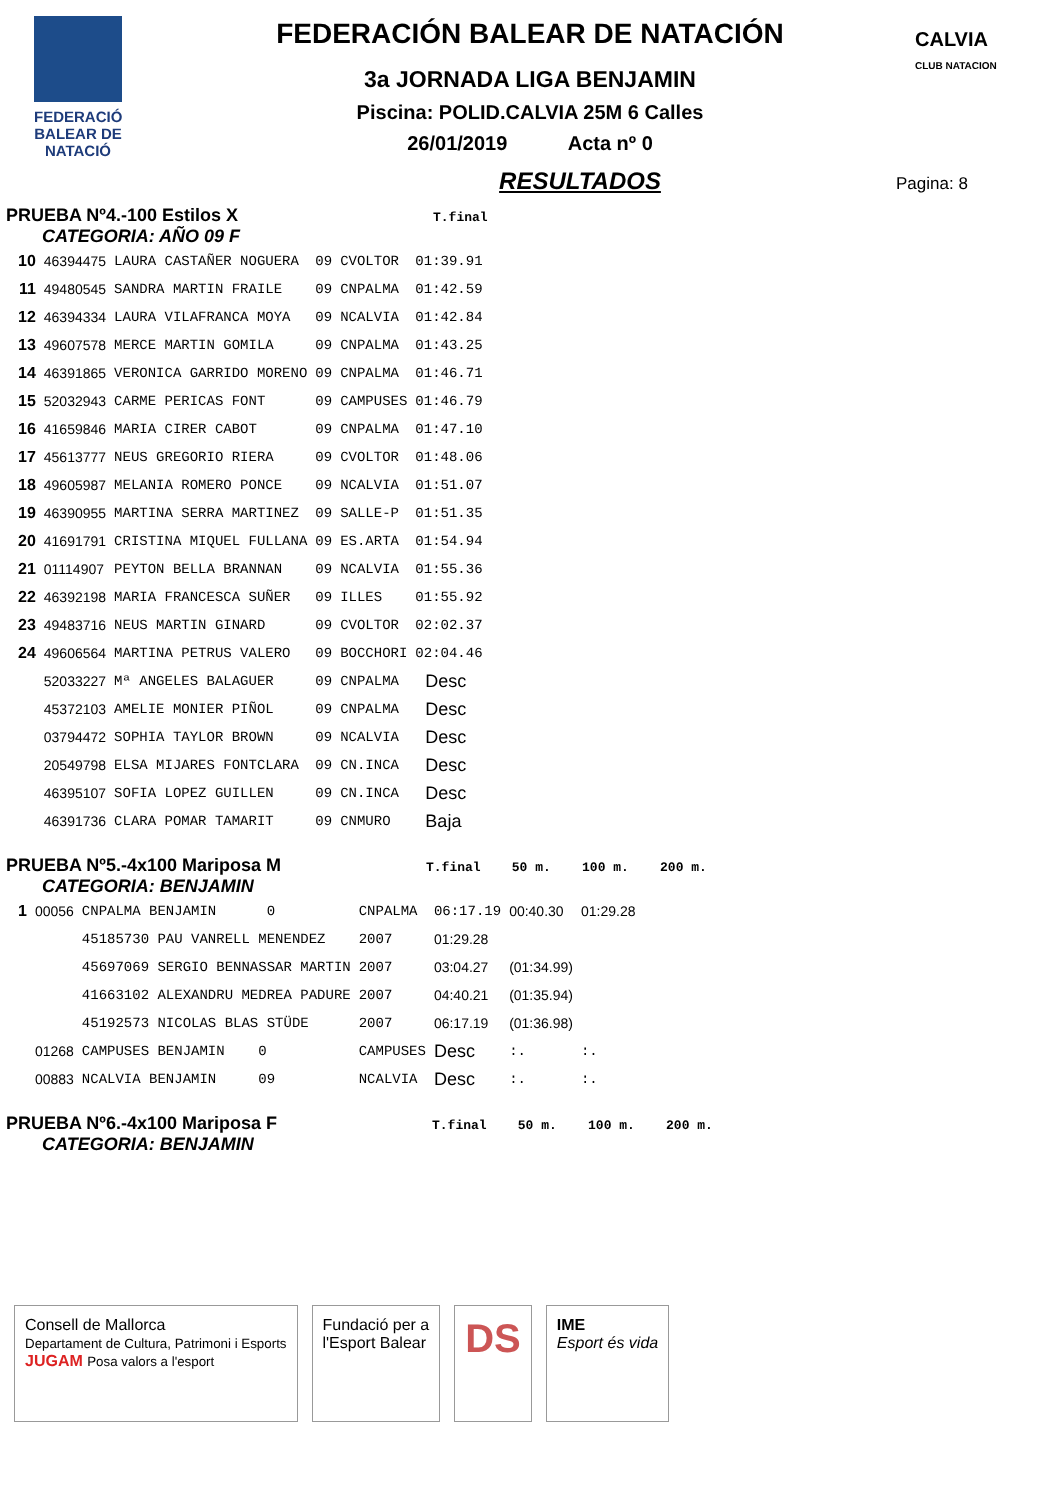FEDERACIÓ BALEAR DE NATACIÓ
CALVIA
CLUB NATACION
FEDERACIÓN BALEAR DE NATACIÓN
3a JORNADA LIGA BENJAMIN
Piscina: POLID.CALVIA 25M 6 Calles
26/01/2019 Acta nº 0
RESULTADOS
Pagina: 8
PRUEBA Nº4.-100 Estilos X T.final
CATEGORIA: AÑO 09 F
| 10 | 46394475 | LAURA CASTAÑER NOGUERA | 09 | CVOLTOR | 01:39.91 |
| 11 | 49480545 | SANDRA MARTIN FRAILE | 09 | CNPALMA | 01:42.59 |
| 12 | 46394334 | LAURA VILAFRANCA MOYA | 09 | NCALVIA | 01:42.84 |
| 13 | 49607578 | MERCE MARTIN GOMILA | 09 | CNPALMA | 01:43.25 |
| 14 | 46391865 | VERONICA GARRIDO MORENO | 09 | CNPALMA | 01:46.71 |
| 15 | 52032943 | CARME PERICAS FONT | 09 | CAMPUSES | 01:46.79 |
| 16 | 41659846 | MARIA CIRER CABOT | 09 | CNPALMA | 01:47.10 |
| 17 | 45613777 | NEUS GREGORIO RIERA | 09 | CVOLTOR | 01:48.06 |
| 18 | 49605987 | MELANIA ROMERO PONCE | 09 | NCALVIA | 01:51.07 |
| 19 | 46390955 | MARTINA SERRA MARTINEZ | 09 | SALLE-P | 01:51.35 |
| 20 | 41691791 | CRISTINA MIQUEL FULLANA | 09 | ES.ARTA | 01:54.94 |
| 21 | 01114907 | PEYTON BELLA BRANNAN | 09 | NCALVIA | 01:55.36 |
| 22 | 46392198 | MARIA FRANCESCA SUÑER | 09 | ILLES | 01:55.92 |
| 23 | 49483716 | NEUS MARTIN GINARD | 09 | CVOLTOR | 02:02.37 |
| 24 | 49606564 | MARTINA PETRUS VALERO | 09 | BOCCHORI | 02:04.46 |
| | 52033227 | Mª ANGELES BALAGUER | 09 | CNPALMA | Desc |
| | 45372103 | AMELIE MONIER PIÑOL | 09 | CNPALMA | Desc |
| | 03794472 | SOPHIA TAYLOR BROWN | 09 | NCALVIA | Desc |
| | 20549798 | ELSA MIJARES FONTCLARA | 09 | CN.INCA | Desc |
| | 46395107 | SOFIA LOPEZ GUILLEN | 09 | CN.INCA | Desc |
| | 46391736 | CLARA POMAR TAMARIT | 09 | CNMURO | Baja |
PRUEBA Nº5.-4x100 Mariposa M T.final 50 m. 100 m. 200 m.
CATEGORIA: BENJAMIN
| 1 | 00056 | CNPALMA BENJAMIN 0 | CNPALMA | 06:17.19 | 00:40.30 | 01:29.28 |
| | | 45185730 PAU VANRELL MENENDEZ | 2007 | 01:29.28 | | |
| | | 45697069 SERGIO BENNASSAR MARTIN | 2007 | 03:04.27 | (01:34.99) | |
| | | 41663102 ALEXANDRU MEDREA PADURE | 2007 | 04:40.21 | (01:35.94) | |
| | | 45192573 NICOLAS BLAS STÜDE | 2007 | 06:17.19 | (01:36.98) | |
| | 01268 | CAMPUSES BENJAMIN 0 | CAMPUSES | Desc | :. | :. |
| | 00883 | NCALVIA BENJAMIN 09 | NCALVIA | Desc | :. | :. |
PRUEBA Nº6.-4x100 Mariposa F T.final 50 m. 100 m. 200 m.
CATEGORIA: BENJAMIN
Consell de Mallorca
Departament de Cultura, Patrimoni i Esports
JUGAM Posa valors a l'esport
Fundació per a
l'Esport Balear
DS
IME
Esport és vida